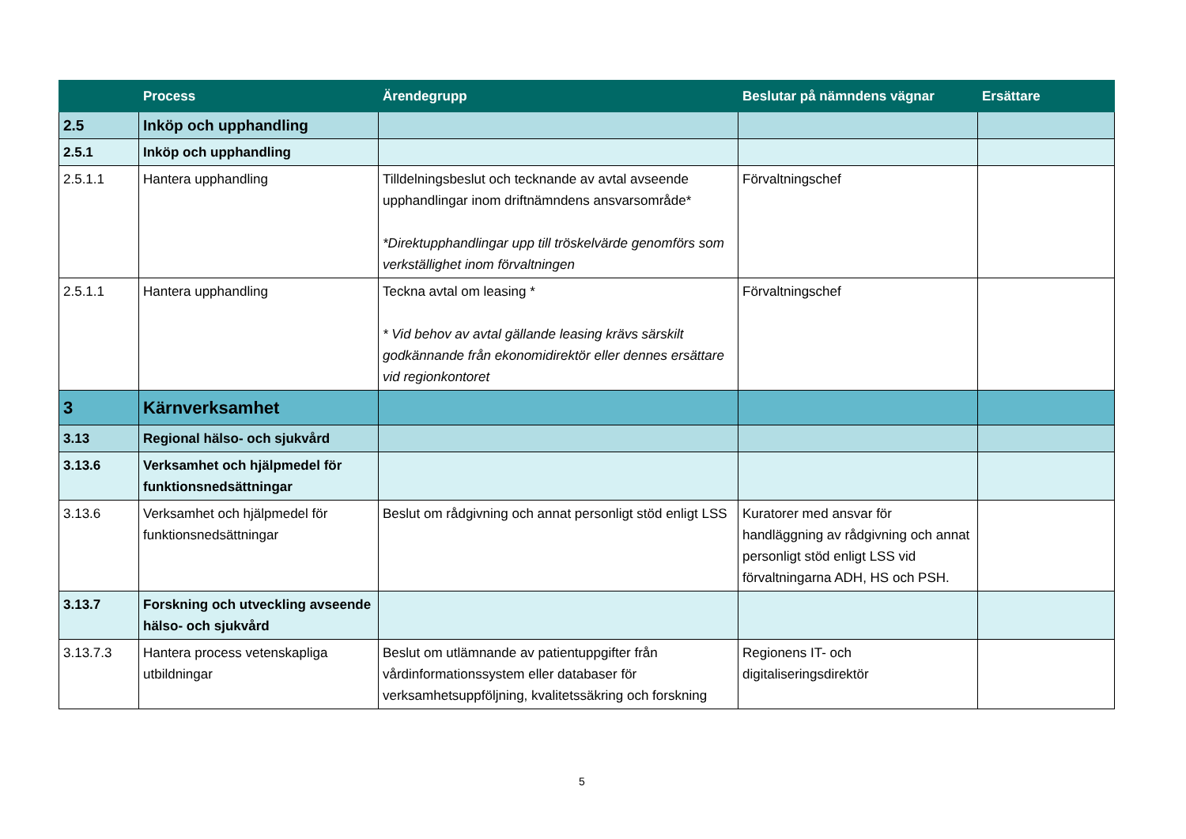| | Process | Ärendegrupp | Beslutar på nämndens vägnar | Ersättare |
| --- | --- | --- | --- | --- |
| 2.5 | Inköp och upphandling | | | |
| 2.5.1 | Inköp och upphandling | | | |
| 2.5.1.1 | Hantera upphandling | Tilldelningsbeslut och tecknande av avtal avseende upphandlingar inom driftnämndens ansvarsområde* *Direktupphandlingar upp till tröskelvärde genomförs som verkställighet inom förvaltningen | Förvaltningschef | |
| 2.5.1.1 | Hantera upphandling | Teckna avtal om leasing * * Vid behov av avtal gällande leasing krävs särskilt godkännande från ekonomidirektör eller dennes ersättare vid regionkontoret | Förvaltningschef | |
| 3 | Kärnverksamhet | | | |
| 3.13 | Regional hälso- och sjukvård | | | |
| 3.13.6 | Verksamhet och hjälpmedel för funktionsnedsättningar | | | |
| 3.13.6 | Verksamhet och hjälpmedel för funktionsnedsättningar | Beslut om rådgivning och annat personligt stöd enligt LSS | Kuratorer med ansvar för handläggning av rådgivning och annat personligt stöd enligt LSS vid förvaltningarna ADH, HS och PSH. | |
| 3.13.7 | Forskning och utveckling avseende hälso- och sjukvård | | | |
| 3.13.7.3 | Hantera process vetenskapliga utbildningar | Beslut om utlämnande av patientuppgifter från vårdinformationssystem eller databaser för verksamhetsuppföljning, kvalitetssäkring och forskning | Regionens IT- och digitaliseringsdirektör | |
5